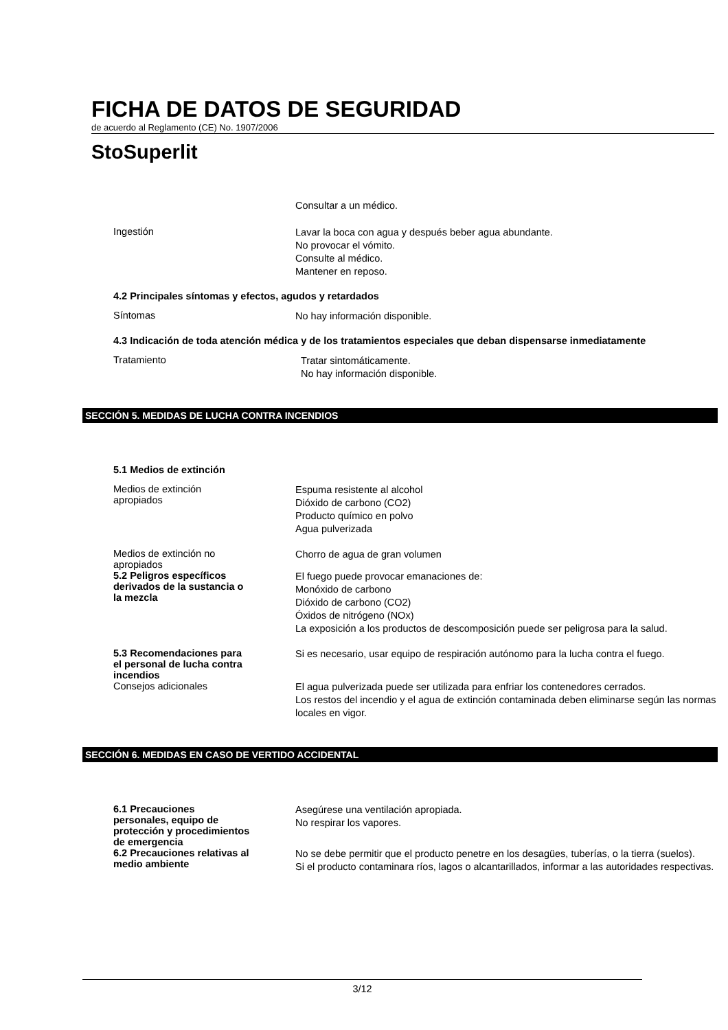FICHA DE DATOS DE SEGURIDAD
de acuerdo al Reglamento (CE) No. 1907/2006
StoSuperlit
Consultar a un médico.
Ingestión
Lavar la boca con agua y después beber agua abundante.
No provocar el vómito.
Consulte al médico.
Mantener en reposo.
4.2 Principales síntomas y efectos, agudos y retardados
Síntomas
No hay información disponible.
4.3 Indicación de toda atención médica y de los tratamientos especiales que deban dispensarse inmediatamente
Tratamiento
Tratar sintomáticamente.
No hay información disponible.
SECCIÓN 5. MEDIDAS DE LUCHA CONTRA INCENDIOS
5.1 Medios de extinción
Medios de extinción
apropiados
Espuma resistente al alcohol
Dióxido de carbono (CO2)
Producto químico en polvo
Agua pulverizada
Medios de extinción no
apropiados
Chorro de agua de gran volumen
5.2 Peligros específicos
derivados de la sustancia o
la mezcla
El fuego puede provocar emanaciones de:
Monóxido de carbono
Dióxido de carbono (CO2)
Óxidos de nitrógeno (NOx)
La exposición a los productos de descomposición puede ser peligrosa para la salud.
5.3 Recomendaciones para
el personal de lucha contra
incendios
Si es necesario, usar equipo de respiración autónomo para la lucha contra el fuego.
Consejos adicionales
El agua pulverizada puede ser utilizada para enfriar los contenedores cerrados.
Los restos del incendio y el agua de extinción contaminada deben eliminarse según las normas locales en vigor.
SECCIÓN 6. MEDIDAS EN CASO DE VERTIDO ACCIDENTAL
6.1 Precauciones
personales, equipo de
protección y procedimientos
de emergencia
Asegúrese una ventilación apropiada.
No respirar los vapores.
6.2 Precauciones relativas al
medio ambiente
No se debe permitir que el producto penetre en los desagües, tuberías, o la tierra (suelos).
Si el producto contaminara ríos, lagos o alcantarillados, informar a las autoridades respectivas.
3/12